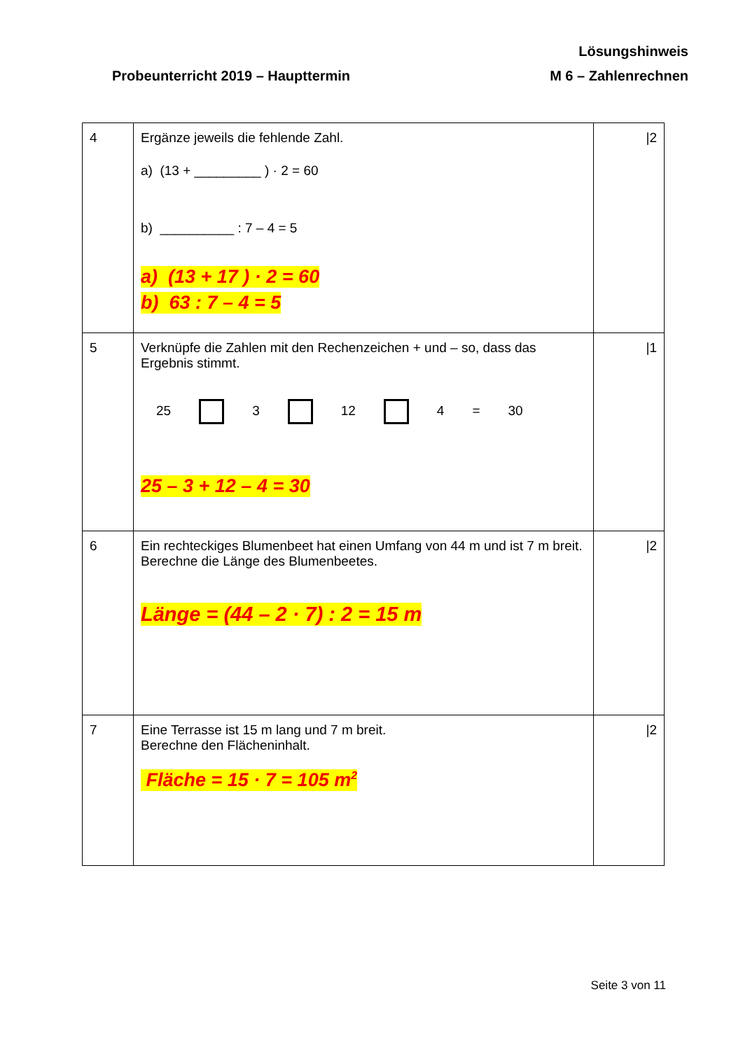Lösungshinweis
Probeunterricht 2019 – Haupttermin M 6 – Zahlenrechnen
| 4 | Ergänze jeweils die fehlende Zahl. a) (13 + _________ ) · 2 = 60 b) __________ : 7 – 4 = 5 a) (13 + 17 ) · 2 = 60 b) 63 : 7 – 4 = 5 | /2 |
| 5 | Verknüpfe die Zahlen mit den Rechenzeichen + und – so, dass das Ergebnis stimmt. 25 3 12 4 = 30 25 – 3 + 12 – 4 = 30 | /1 |
| 6 | Ein rechteckiges Blumenbeet hat einen Umfang von 44 m und ist 7 m breit. Berechne die Länge des Blumenbeetes. Länge = (44 – 2 · 7) : 2 = 15 m | /2 |
| 7 | Eine Terrasse ist 15 m lang und 7 m breit. Berechne den Flächeninhalt. Fläche = 15 · 7 = 105 m<sup>2</sup> | /2 |
Seite 3 von 11